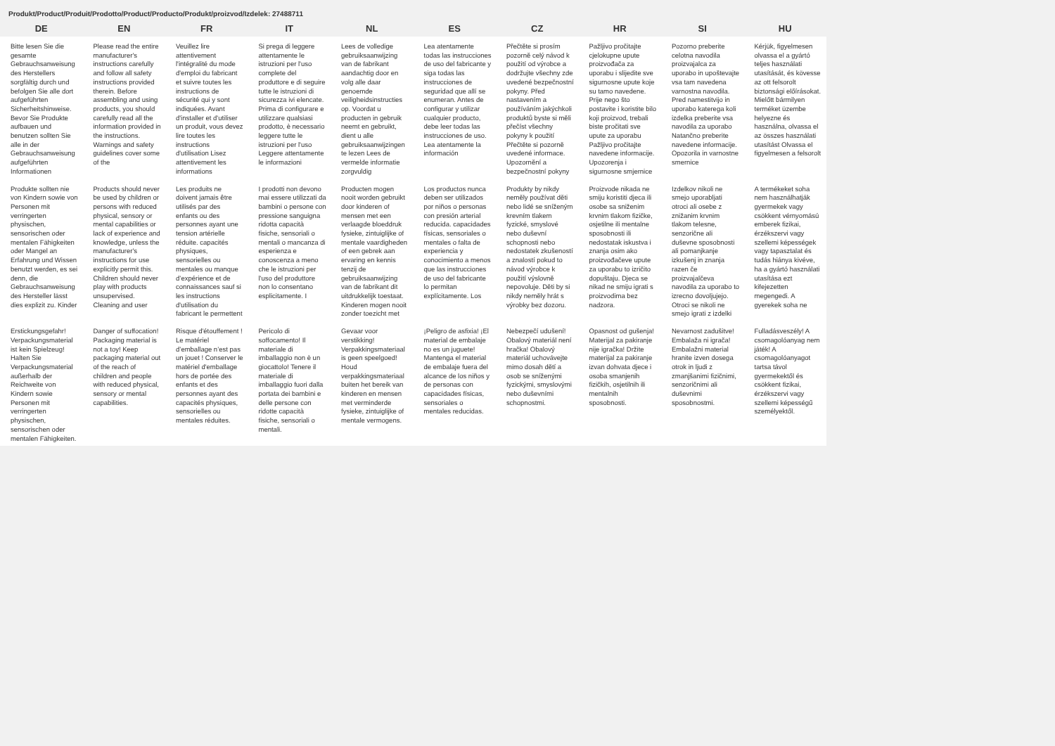Produkt/Product/Produit/Prodotto/Product/Producto/Produkt/proizvod/Izdelek: 27488711
| DE | EN | FR | IT | NL | ES | CZ | HR | SI | HU |
| --- | --- | --- | --- | --- | --- | --- | --- | --- | --- |
| Bitte lesen Sie die gesamte Gebrauchsanweisung des Herstellers sorgfältig durch und befolgen Sie alle dort aufgeführten Sicherheitshinweise. Bevor Sie Produkte aufbauen und benutzen sollten Sie alle in der Gebrauchsanweisung aufgeführten Informationen | Please read the entire manufacturer's instructions carefully and follow all safety instructions provided therein. Before assembling and using products, you should carefully read all the information provided in the instructions. Warnings and safety guidelines cover some of the | Veuillez lire attentivement l'intégralité du mode d'emploi du fabricant et suivre toutes les instructions de sécurité qui y sont indiquées. Avant d'installer et d'utiliser un produit, vous devez lire toutes les instructions d'utilisation Lisez attentivement les informations | Si prega di leggere attentamente le istruzioni per l'uso complete del produttore e di seguire tutte le istruzioni di sicurezza ivi elencate. Prima di configurare e utilizzare qualsiasi prodotto, è necessario leggere tutte le istruzioni per l'uso Leggere attentamente le informazioni | Lees de volledige gebruiksaanwijzing van de fabrikant aandachtig door en volg alle daar genoemde veiligheidsinstructies op. Voordat u producten in gebruik neemt en gebruikt, dient u alle gebruiksaanwijzingen te lezen Lees de vermelde informatie zorgvuldig | Lea atentamente todas las instrucciones de uso del fabricante y siga todas las instrucciones de seguridad que allí se enumeran. Antes de configurar y utilizar cualquier producto, debe leer todas las instrucciones de uso. Lea atentamente la información | Přečtěte si prosím pozorně celý návod k použití od výrobce a dodržujte všechny zde uvedené bezpečnostní pokyny. Před nastavením a používáním jakýchkoli produktů byste si měli přečíst všechny pokyny k použití Přečtěte si pozorně uvedené informace. Upozornění a bezpečnostní pokyny | Pažljivo pročitajte cjelokupne upute proizvođača za uporabu i slijedite sve sigurnosne upute koje su tamo navedene. Prije nego što postavite i koristite bilo koji proizvod, trebali biste pročitati sve upute za uporabu Pažljivo pročitajte navedene informacije. Upozorenja i sigurnosne smjernice | Pozorno preberite celotna navodila proizvajalca za uporabo in upoštevajte vsa tam navedena varnostna navodila. Pred namestitvijo in uporabo katerega koli izdelka preberite vsa navodila za uporabo Natančno preberite navedene informacije. Opozorila in varnostne smernice | Kérjük, figyelmesen olvassa el a gyártó teljes használati utasítását, és kövesse az ott felsorolt biztonsági előírásokat. Mielőtt bármilyen terméket üzembe helyezne és használna, olvassa el az összes használati utasítást Olvassa el figyelmesen a felsorolt |
| Produkte sollten nie von Kindern sowie von Personen mit verringerten physischen, sensorischen oder mentalen Fähigkeiten oder Mangel an Erfahrung und Wissen benutzt werden, es sei denn, die Gebrauchsanweisung des Hersteller lässt dies explizit zu. Kinder | Products should never be used by children or persons with reduced physical, sensory or mental capabilities or lack of experience and knowledge, unless the manufacturer's instructions for use explicitly permit this. Children should never play with products unsupervised. Cleaning and user | Les produits ne doivent jamais être utilisés par des enfants ou des personnes ayant une tension artérielle réduite. capacités physiques, sensorielles ou mentales ou manque d’expérience et de connaissances sauf si les instructions d'utilisation du fabricant le permettent | I prodotti non devono mai essere utilizzati da bambini o persone con pressione sanguigna ridotta capacità fisiche, sensoriali o mentali o mancanza di esperienza e conoscenza a meno che le istruzioni per l'uso del produttore non lo consentano esplicitamente. I | Producten mogen nooit worden gebruikt door kinderen of mensen met een verlaagde bloeddruk fysieke, zintuiglijke of mentale vaardigheden of een gebrek aan ervaring en kennis tenzij de gebruiksaanwijzing van de fabrikant dit uitdrukkelijk toestaat. Kinderen mogen nooit zonder toezicht met | Los productos nunca deben ser utilizados por niños o personas con presión arterial reducida. capacidades físicas, sensoriales o mentales o falta de experiencia y conocimiento a menos que las instrucciones de uso del fabricante lo permitan explícitamente. Los | Produkty by nikdy neměly používat děti nebo lidé se sníženým krevním tlakem fyzické, smyslové nebo duševní schopnosti nebo nedostatek zkušeností a znalostí pokud to návod výrobce k použití výslovně nepovoluje. Děti by si nikdy neměly hrát s výrobky bez dozoru. | Proizvode nikada ne smiju koristiti djeca ili osobe sa sniženim krvnim tlakom fizičke, osjetilne ili mentalne sposobnosti ili nedostatak iskustva i znanja osim ako proizvođačeve upute za uporabu to izričito dopuštaju. Djeca se nikad ne smiju igrati s proizvodima bez nadzora. | Izdelkov nikoli ne smejo uporabljati otroci ali osebe z znižanim krvnim tlakom telesne, senzorične ali duševne sposobnosti ali pomanjkanje izkušenj in znanja razen če proizvajalčeva navodila za uporabo to izrecno dovoljujejo. Otroci se nikoli ne smejo igrati z izdelki | A termékeket soha nem használhatják gyermekek vagy csökkent vérnyomású emberek fizikai, érzékszervi vagy szellemi képességek vagy tapasztalat és tudás hiánya kivéve, ha a gyártó használati utasítása ezt kifejezetten megengedi. A gyerekek soha ne |
| Erstickungsgefahr! Verpackungsmaterial ist kein Spielzeug! Halten Sie Verpackungsmaterial außerhalb der Reichweite von Kindern sowie Personen mit verringerten physischen, sensorischen oder mentalen Fähigkeiten. | Danger of suffocation! Packaging material is not a toy! Keep packaging material out of the reach of children and people with reduced physical, sensory or mental capabilities. | Risque d'étouffement ! Le matériel d’emballage n’est pas un jouet ! Conserver le matériel d'emballage hors de portée des enfants et des personnes ayant des capacités physiques, sensorielles ou mentales réduites. | Pericolo di soffocamento! Il materiale di imballaggio non è un giocattolo! Tenere il materiale di imballaggio fuori dalla portata dei bambini e delle persone con ridotte capacità fisiche, sensoriali o mentali. | Gevaar voor verstikking! Verpakkingsmateriaal is geen speelgoed! Houd verpakkingsmateriaal buiten het bereik van kinderen en mensen met verminderde fysieke, zintuiglijke of mentale vermogens. | ¡Peligro de asfixia! ¡El material de embalaje no es un juguete! Mantenga el material de embalaje fuera del alcance de los niños y de personas con capacidades físicas, sensoriales o mentales reducidas. | Nebezpečí udušení! Obalový materiál není hračka! Obalový materiál uchovávejte mimo dosah dětí a osob se sníženými fyzickými, smyslovými nebo duševními schopnostmi. | Opasnost od gušenja! Materijal za pakiranje nije igračka! Držite materijal za pakiranje izvan dohvata djece i osoba smanjenih fizičkih, osjetilnih ili mentalnih sposobnosti. | Nevarnost zadušitve! Embalaža ni igrača! Embalažni material hranite izven dosega otrok in ljudi z zmanjšanimi fizičnimi, senzoričnimi ali duševnimi sposobnostmi. | Fulladásveszély! A csomagolóanyag nem játék! A csomagolóanyagot tartsa távol gyermekektől és csökkent fizikai, érzékszervi vagy szellemi képességű személyektől. |